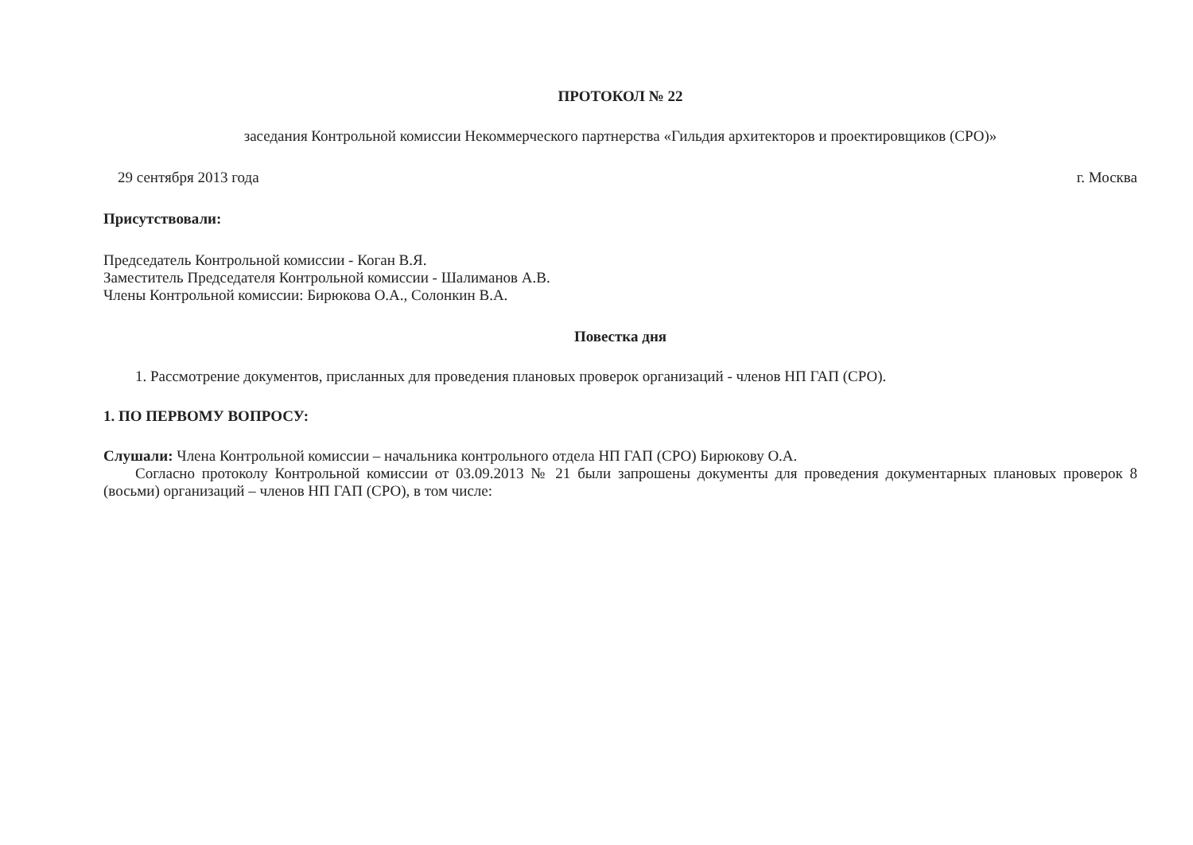ПРОТОКОЛ № 22
заседания Контрольной комиссии Некоммерческого партнерства «Гильдия архитекторов и проектировщиков (СРО)»
29 сентября 2013 года г. Москва
Присутствовали:
Председатель Контрольной комиссии - Коган В.Я.
Заместитель Председателя Контрольной комиссии - Шалиманов А.В.
Члены Контрольной комиссии: Бирюкова О.А., Солонкин В.А.
Повестка дня
1. Рассмотрение документов, присланных для проведения плановых проверок организаций - членов НП ГАП (СРО).
1. ПО ПЕРВОМУ ВОПРОСУ:
Слушали: Члена Контрольной комиссии – начальника контрольного отдела НП ГАП (СРО) Бирюкову О.А.
Согласно протоколу Контрольной комиссии от 03.09.2013 № 21 были запрошены документы для проведения документарных плановых проверок 8 (восьми) организаций – членов НП ГАП (СРО), в том числе: